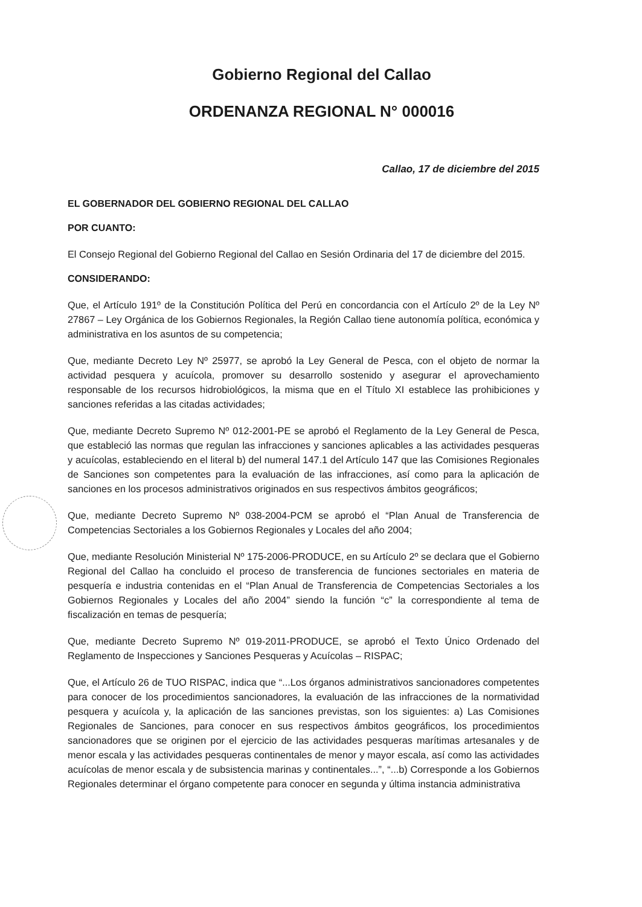Gobierno Regional del Callao
ORDENANZA REGIONAL N° 000016
Callao, 17 de diciembre del 2015
EL GOBERNADOR DEL GOBIERNO REGIONAL DEL CALLAO
POR CUANTO:
El Consejo Regional del Gobierno Regional del Callao en Sesión Ordinaria del 17 de diciembre del 2015.
CONSIDERANDO:
Que, el Artículo 191º de la Constitución Política del Perú en concordancia con el Artículo 2º de la Ley Nº 27867 – Ley Orgánica de los Gobiernos Regionales, la Región Callao tiene autonomía política, económica y administrativa en los asuntos de su competencia;
Que, mediante Decreto Ley Nº 25977, se aprobó la Ley General de Pesca, con el objeto de normar la actividad pesquera y acuícola, promover su desarrollo sostenido y asegurar el aprovechamiento responsable de los recursos hidrobiológicos, la misma que en el Título XI establece las prohibiciones y sanciones referidas a las citadas actividades;
Que, mediante Decreto Supremo Nº 012-2001-PE se aprobó el Reglamento de la Ley General de Pesca, que estableció las normas que regulan las infracciones y sanciones aplicables a las actividades pesqueras y acuícolas, estableciendo en el literal b) del numeral 147.1 del Artículo 147 que las Comisiones Regionales de Sanciones son competentes para la evaluación de las infracciones, así como para la aplicación de sanciones en los procesos administrativos originados en sus respectivos ámbitos geográficos;
Que, mediante Decreto Supremo Nº 038-2004-PCM se aprobó el “Plan Anual de Transferencia de Competencias Sectoriales a los Gobiernos Regionales y Locales del año 2004;
Que, mediante Resolución Ministerial Nº 175-2006-PRODUCE, en su Artículo 2º se declara que el Gobierno Regional del Callao ha concluido el proceso de transferencia de funciones sectoriales en materia de pesquería e industria contenidas en el “Plan Anual de Transferencia de Competencias Sectoriales a los Gobiernos Regionales y Locales del año 2004” siendo la función “c” la correspondiente al tema de fiscalización en temas de pesquería;
Que, mediante Decreto Supremo Nº 019-2011-PRODUCE, se aprobó el Texto Único Ordenado del Reglamento de Inspecciones y Sanciones Pesqueras y Acuícolas – RISPAC;
Que, el Artículo 26 de TUO RISPAC, indica que “...Los órganos administrativos sancionadores competentes para conocer de los procedimientos sancionadores, la evaluación de las infracciones de la normatividad pesquera y acuícola y, la aplicación de las sanciones previstas, son los siguientes: a) Las Comisiones Regionales de Sanciones, para conocer en sus respectivos ámbitos geográficos, los procedimientos sancionadores que se originen por el ejercicio de las actividades pesqueras marítimas artesanales y de menor escala y las actividades pesqueras continentales de menor y mayor escala, así como las actividades acuícolas de menor escala y de subsistencia marinas y continentales...”, “...b) Corresponde a los Gobiernos Regionales determinar el órgano competente para conocer en segunda y última instancia administrativa